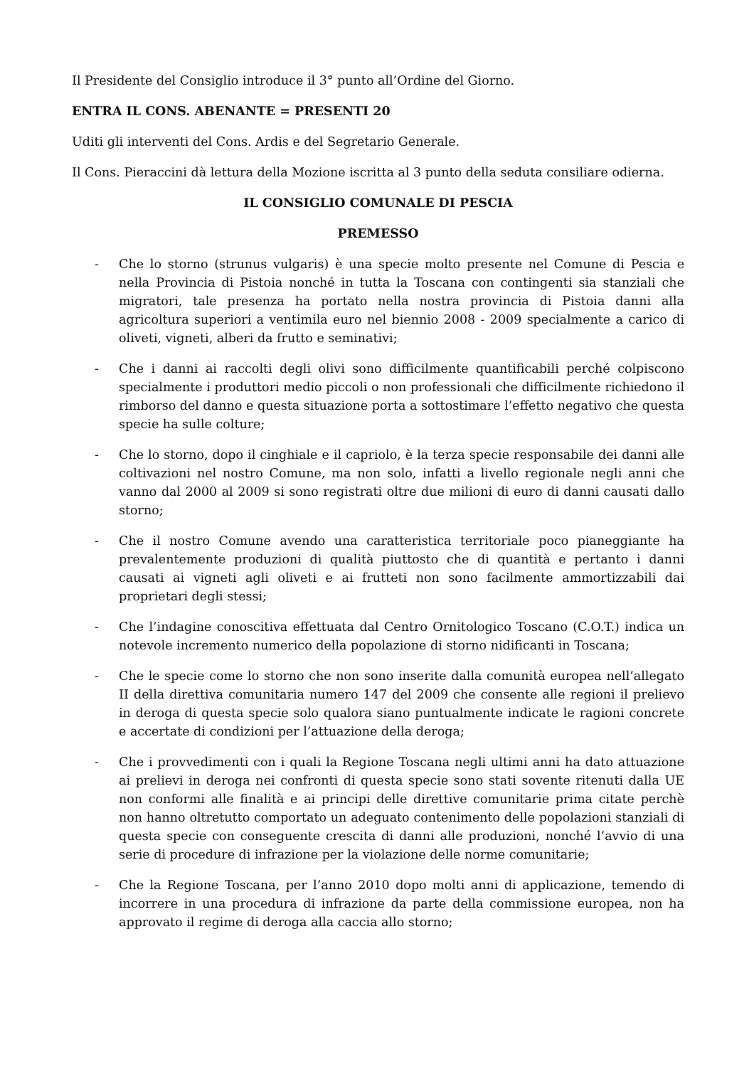Il Presidente del Consiglio introduce il 3° punto all’Ordine del Giorno.
ENTRA IL CONS. ABENANTE = PRESENTI 20
Uditi gli interventi del Cons. Ardis e del Segretario Generale.
Il Cons. Pieraccini dà lettura della Mozione iscritta al 3 punto della seduta consiliare odierna.
IL CONSIGLIO COMUNALE DI PESCIA
PREMESSO
- Che lo storno (strunus vulgaris) è una specie molto presente nel Comune di Pescia e nella Provincia di Pistoia nonché in tutta la Toscana con contingenti sia stanziali che migratori, tale presenza ha portato nella nostra provincia di Pistoia danni alla agricoltura superiori a ventimila euro nel biennio 2008 - 2009 specialmente a carico di oliveti, vigneti, alberi da frutto e seminativi;
- Che i danni ai raccolti degli olivi sono difficilmente quantificabili perché colpiscono specialmente i produttori medio piccoli o non professionali che difficilmente richiedono il rimborso del danno e questa situazione porta a sottostimare l’effetto negativo che questa specie ha sulle colture;
- Che lo storno, dopo il cinghiale e il capriolo, è la terza specie responsabile dei danni alle coltivazioni nel nostro Comune, ma non solo, infatti a livello regionale negli anni che vanno dal 2000 al 2009 si sono registrati oltre due milioni di euro di danni causati dallo storno;
- Che il nostro Comune avendo una caratteristica territoriale poco pianeggiante ha prevalentemente produzioni di qualità piuttosto che di quantità e pertanto i danni causati ai vigneti agli oliveti e ai frutteti non sono facilmente ammortizzabili dai proprietari degli stessi;
- Che l’indagine conoscitiva effettuata dal Centro Ornitologico Toscano (C.O.T.) indica un notevole incremento numerico della popolazione di storno nidificanti in Toscana;
- Che le specie come lo storno che non sono inserite dalla comunità europea nell’allegato II della direttiva comunitaria numero 147 del 2009 che consente alle regioni il prelievo in deroga di questa specie solo qualora siano puntualmente indicate le ragioni concrete e accertate di condizioni per l’attuazione della deroga;
- Che i provvedimenti con i quali la Regione Toscana negli ultimi anni ha dato attuazione ai prelievi in deroga nei confronti di questa specie sono stati sovente ritenuti dalla UE non conformi alle finalità e ai principi delle direttive comunitarie prima citate perchè non hanno oltretutto comportato un adeguato contenimento delle popolazioni stanziali di questa specie con conseguente crescita di danni alle produzioni, nonché l’avvio di una serie di procedure di infrazione per la violazione delle norme comunitarie;
- Che la Regione Toscana, per l’anno 2010 dopo molti anni di applicazione, temendo di incorrere in una procedura di infrazione da parte della commissione europea, non ha approvato il regime di deroga alla caccia allo storno;